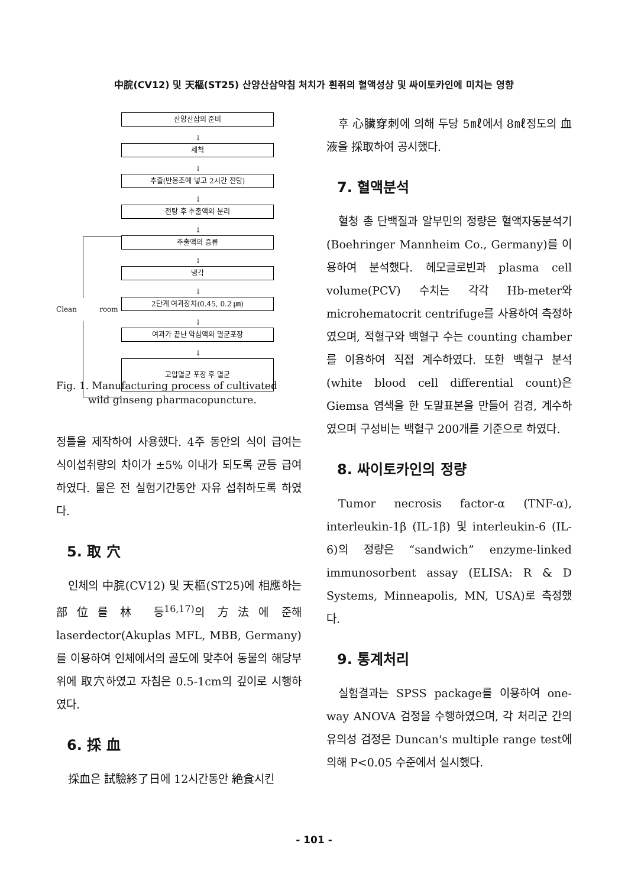中脘(CV12) 및 天樞(ST25) 산양산삼약침 처치가 흰쥐의 혈액성상 및 싸이토카인에 미치는 영향
산양산삼의 준비
↓
세척
↓
추출(반응조에 넣고 2시간 전탕)
↓
전탕 후 추출액의 분리
↓
추출액의 증류
↓
냉각
↓
Clean room 2단계 여과장치(0.45, 0.2 ㎛)
↓
여과가 끝난 약침액의 멸균포장
↓
고압멸균 포장 후 멸균
Fig. 1. Manufacturing process of cultivated
wild ginseng pharmacopuncture.
정틀을 제작하여 사용했다. 4주 동안의 식이 급여는 식이섭취량의 차이가 ±5% 이내가 되도록 균등 급여하였다. 물은 전 실험기간동안 자유 섭취하도록 하였다.
5. 取 穴
인체의 中脘(CV12) 및 天樞(ST25)에 相應하는 部位를 林 등<sup>16,17)</sup>의 方法에 준해 laserdector(Akuplas MFL, MBB, Germany)를 이용하여 인체에서의 골도에 맞추어 동물의 해당부위에 取穴하였고 자침은 0.5-1cm의 깊이로 시행하였다.
6. 採 血
採血은 試驗終了日에 12시간동안 絶食시킨
후 心臟穿刺에 의해 두당 5㎖에서 8㎖정도의 血液을 採取하여 공시했다.
7. 혈액분석
혈청 총 단백질과 알부민의 정량은 혈액자동분석기(Boehringer Mannheim Co., Germany)를 이용하여 분석했다. 헤모글로빈과 plasma cell volume(PCV) 수치는 각각 Hb-meter와 microhematocrit centrifuge를 사용하여 측정하였으며, 적혈구와 백혈구 수는 counting chamber를 이용하여 직접 계수하였다. 또한 백혈구 분석(white blood cell differential count)은 Giemsa 염색을 한 도말표본을 만들어 검경, 계수하였으며 구성비는 백혈구 200개를 기준으로 하였다.
8. 싸이토카인의 정량
Tumor necrosis factor-α (TNF-α), interleukin-1β (IL-1β) 및 interleukin-6 (IL-6)의 정량은 “sandwich” enzyme-linked immunosorbent assay (ELISA: R & D Systems, Minneapolis, MN, USA)로 측정했다.
9. 통계처리
실험결과는 SPSS package를 이용하여 one-way ANOVA 검정을 수행하였으며, 각 처리군 간의 유의성 검정은 Duncan's multiple range test에 의해 P<0.05 수준에서 실시했다.
- 101 -